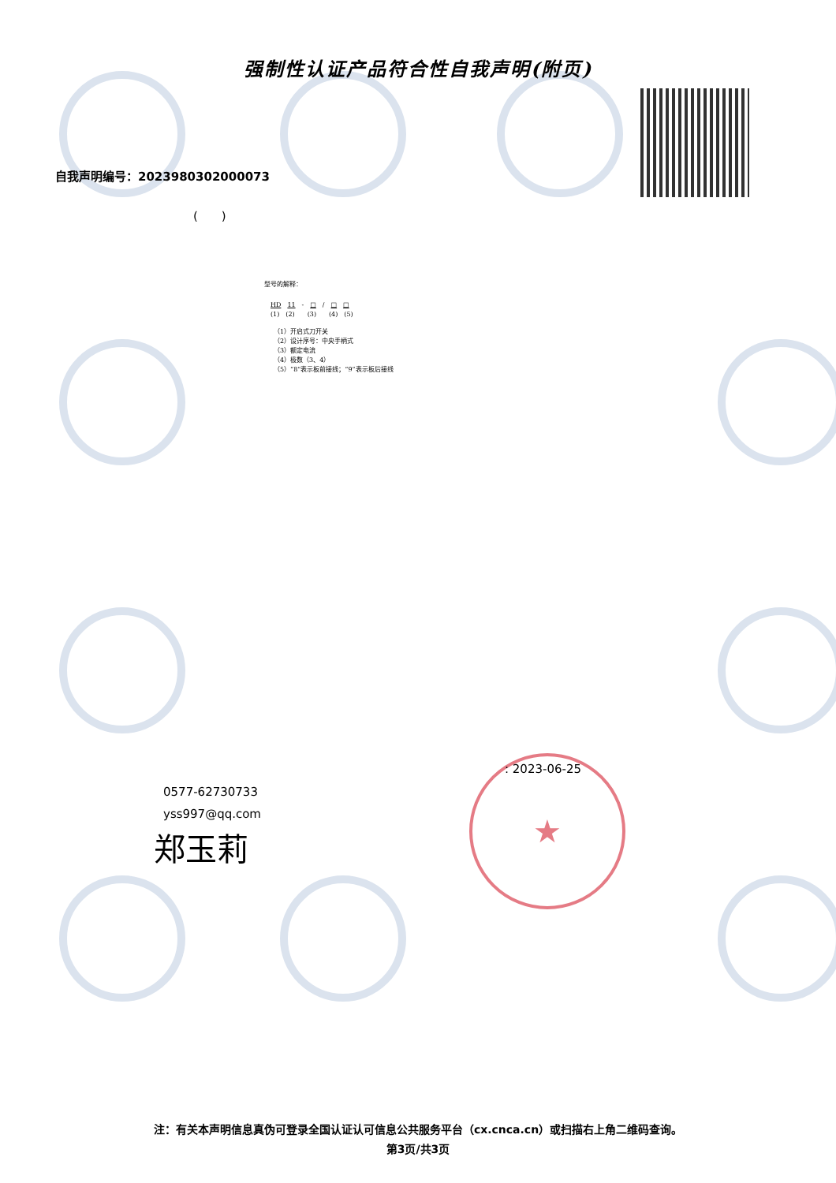强制性认证产品符合性自我声明(附页)
自我声明编号：2023980302000073
(　　)
型号的解释：
HD　11　-　□　/　□　□
(1)　(2)　　(3)　　(4)　(5)
（1）开启式刀开关
（2）设计序号：中央手柄式
（3）额定电流
（4）极数（3、4）
（5）“8”表示板前接线；“9”表示板后接线
0577-62730733
yss997@qq.com
郑玉莉
★ : 2023-06-25
注：有关本声明信息真伪可登录全国认证认可信息公共服务平台（cx.cnca.cn）或扫描右上角二维码查询。
第3页/共3页